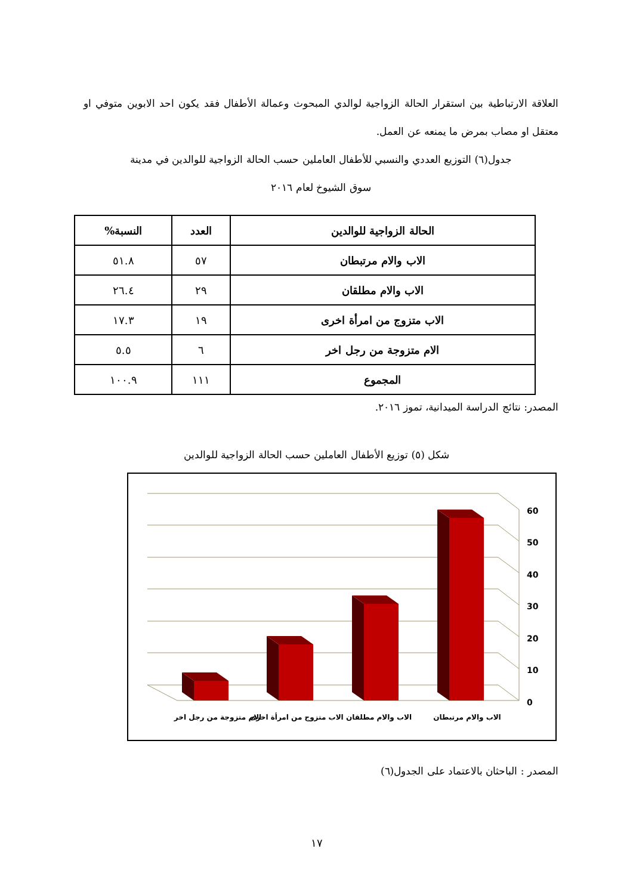العلاقة الارتباطية بين استقرار الحالة الزواجية لوالدي المبحوث وعمالة الأطفال فقد يكون احد الابوين متوفي او معتقل او مصاب بمرض ما يمنعه عن العمل.
جدول(٦) التوزيع العددي والنسبي للأطفال العاملين حسب الحالة الزواجية للوالدين في مدينة
سوق الشيوخ لعام ٢٠١٦
| الحالة الزواجية للوالدين | العدد | النسبة% |
| --- | --- | --- |
| الاب والام مرتبطان | ٥٧ | ٥١.٨ |
| الاب والام مطلقان | ٢٩ | ٢٦.٤ |
| الاب متزوج من امرأة اخرى | ١٩ | ١٧.٣ |
| الام متزوجة من رجل اخر | ٦ | ٥.٥ |
| المجموع | ١١١ | ١٠٠.٩ |
المصدر: نتائج الدراسة الميدانية، تموز ٢٠١٦.
شكل (٥) توزيع الأطفال العاملين حسب الحالة الزواجية للوالدين
0
10
20
30
40
50
60
الاب والام مرتبطان
الاب والام مطلقان
الاب متزوج من امرأة اخرى
الام متزوجة من رجل اخر
المصدر : الباحثان بالاعتماد على الجدول(٦)
١٧